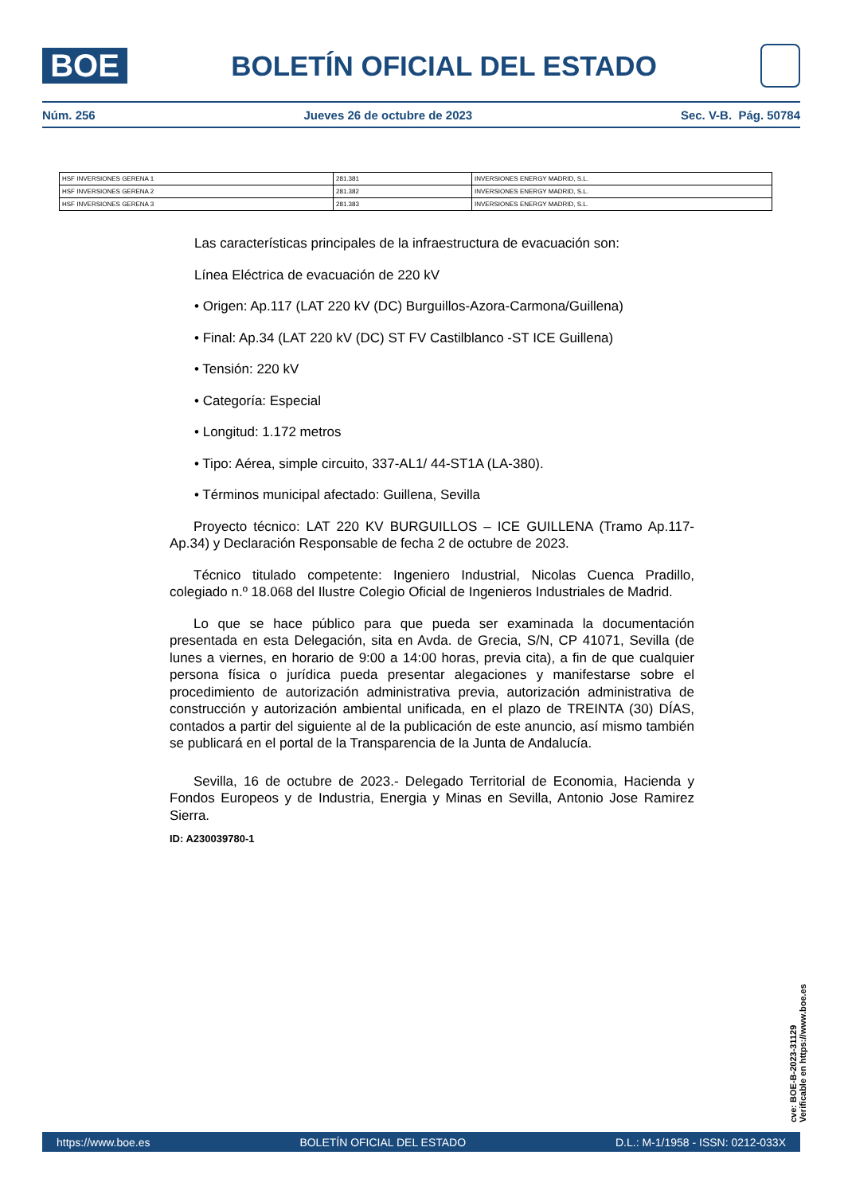BOE
BOLETÍN OFICIAL DEL ESTADO
Núm. 256 Jueves 26 de octubre de 2023 Sec. V-B. Pág. 50784
| HSF INVERSIONES GERENA 1 | 281.381 | INVERSIONES ENERGY MADRID, S.L. |
| HSF INVERSIONES GERENA 2 | 281.382 | INVERSIONES ENERGY MADRID, S.L. |
| HSF INVERSIONES GERENA 3 | 281.383 | INVERSIONES ENERGY MADRID, S.L. |
Las características principales de la infraestructura de evacuación son:
Línea Eléctrica de evacuación de 220 kV
• Origen: Ap.117 (LAT 220 kV (DC) Burguillos-Azora-Carmona/Guillena)
• Final: Ap.34 (LAT 220 kV (DC) ST FV Castilblanco -ST ICE Guillena)
• Tensión: 220 kV
• Categoría: Especial
• Longitud: 1.172 metros
• Tipo: Aérea, simple circuito, 337-AL1/ 44-ST1A (LA-380).
• Términos municipal afectado: Guillena, Sevilla
Proyecto técnico: LAT 220 KV BURGUILLOS – ICE GUILLENA (Tramo Ap.117-Ap.34) y Declaración Responsable de fecha 2 de octubre de 2023.
Técnico titulado competente: Ingeniero Industrial, Nicolas Cuenca Pradillo, colegiado n.º 18.068 del Ilustre Colegio Oficial de Ingenieros Industriales de Madrid.
Lo que se hace público para que pueda ser examinada la documentación presentada en esta Delegación, sita en Avda. de Grecia, S/N, CP 41071, Sevilla (de lunes a viernes, en horario de 9:00 a 14:00 horas, previa cita), a fin de que cualquier persona física o jurídica pueda presentar alegaciones y manifestarse sobre el procedimiento de autorización administrativa previa, autorización administrativa de construcción y autorización ambiental unificada, en el plazo de TREINTA (30) DÍAS, contados a partir del siguiente al de la publicación de este anuncio, así mismo también se publicará en el portal de la Transparencia de la Junta de Andalucía.
Sevilla, 16 de octubre de 2023.- Delegado Territorial de Economia, Hacienda y Fondos Europeos y de Industria, Energia y Minas en Sevilla, Antonio Jose Ramirez Sierra.
ID: A230039780-1
cve: BOE-B-2023-31129
Verificable en https://www.boe.es
https://www.boe.es BOLETÍN OFICIAL DEL ESTADO D.L.: M-1/1958 - ISSN: 0212-033X